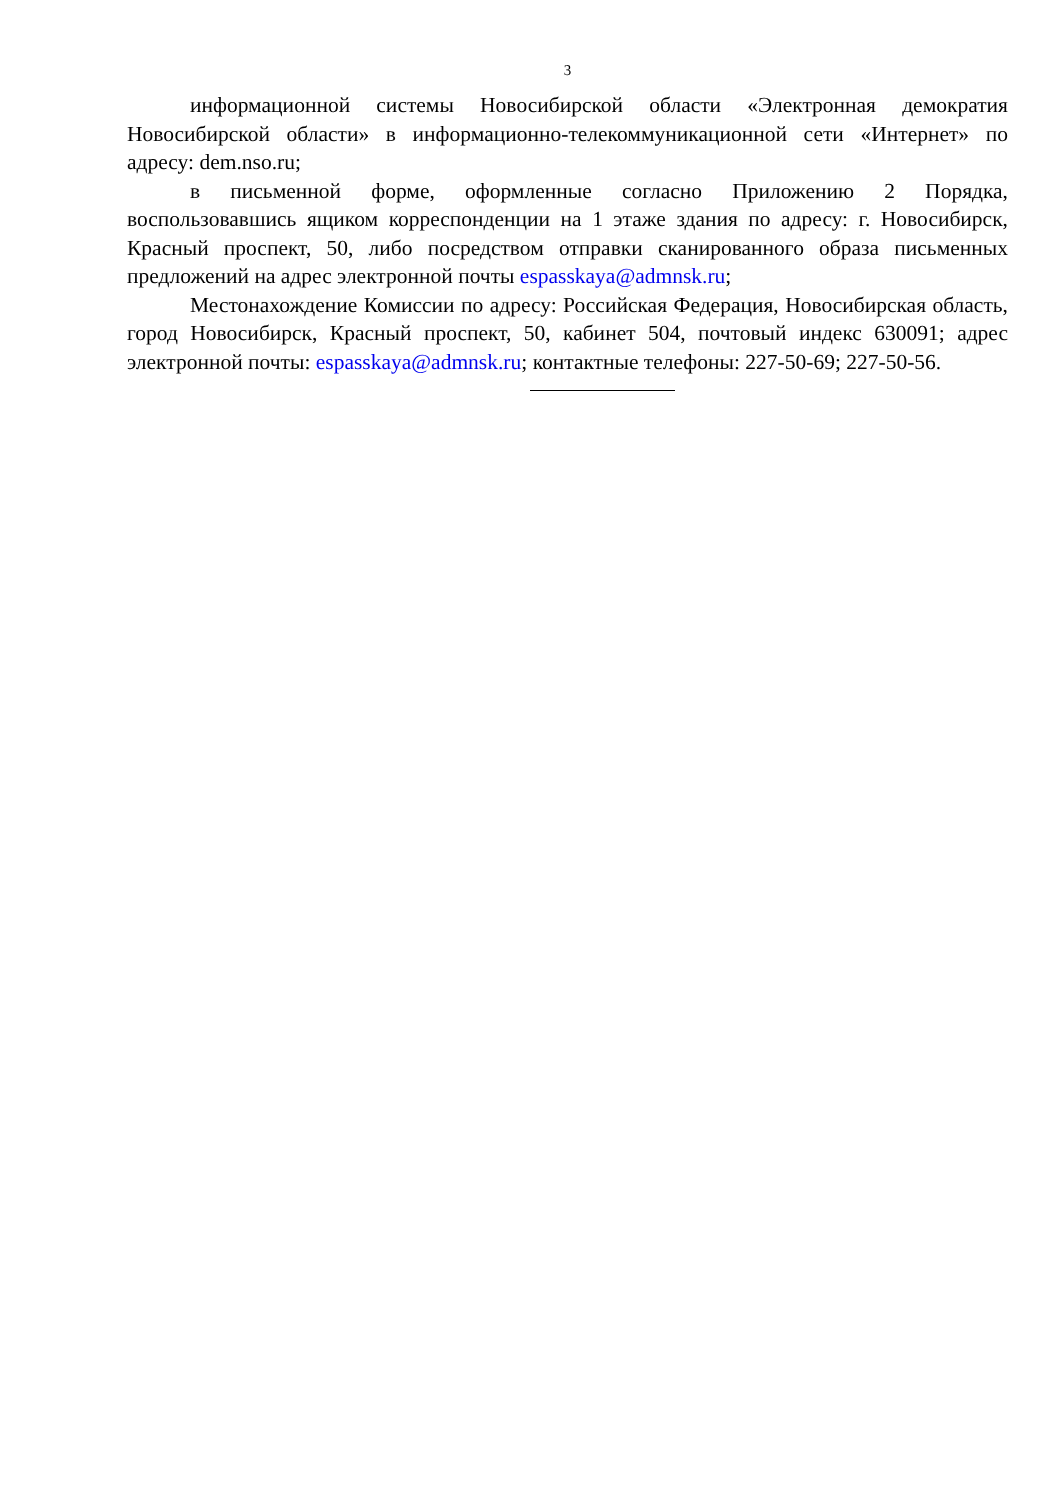3
информационной системы Новосибирской области «Электронная демократия Новосибирской области» в информационно-телекоммуникационной сети «Интернет» по адресу: dem.nso.ru;
в письменной форме, оформленные согласно Приложению 2 Порядка, воспользовавшись ящиком корреспонденции на 1 этаже здания по адресу: г. Новосибирск, Красный проспект, 50, либо посредством отправки сканированного образа письменных предложений на адрес электронной почты espasskaya@admnsk.ru;
Местонахождение Комиссии по адресу: Российская Федерация, Новосибирская область, город Новосибирск, Красный проспект, 50, кабинет 504, почтовый индекс 630091; адрес электронной почты: espasskaya@admnsk.ru; контактные телефоны: 227-50-69; 227-50-56.